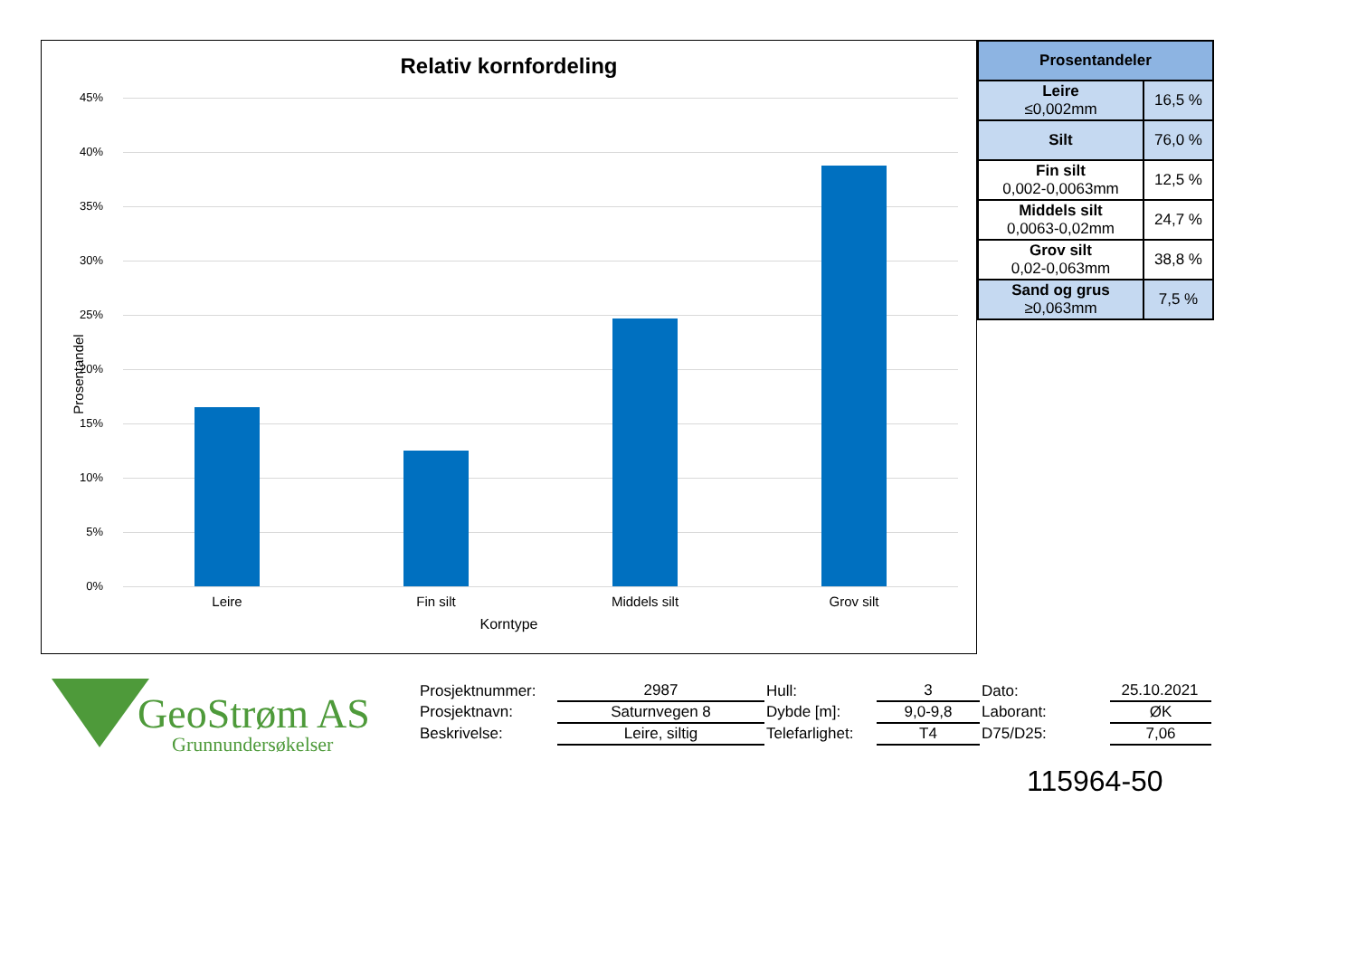Relativ kornfordeling
Prosentandel
45%
40%
35%
30%
25%
20%
15%
10%
5%
0%
Leire Fin silt Middels silt Grov silt
Korntype
| Prosentandeler | |
| --- | --- |
| Leire ≤0,002mm | 16,5 % |
| Silt | 76,0 % |
| Fin silt 0,002-0,0063mm | 12,5 % |
| Middels silt 0,0063-0,02mm | 24,7 % |
| Grov silt 0,02-0,063mm | 38,8 % |
| Sand og grus ≥0,063mm | 7,5 % |
GeoStrøm AS
Grunnundersøkelser
| Prosjektnummer: | 2987 | Hull: | 3 | Dato: | 25.10.2021 |
| Prosjektnavn: | Saturnvegen 8 | Dybde [m]: | 9,0-9,8 | Laborant: | ØK |
| Beskrivelse: | Leire, siltig | Telefarlighet: | T4 | D75/D25: | 7,06 |
115964-50